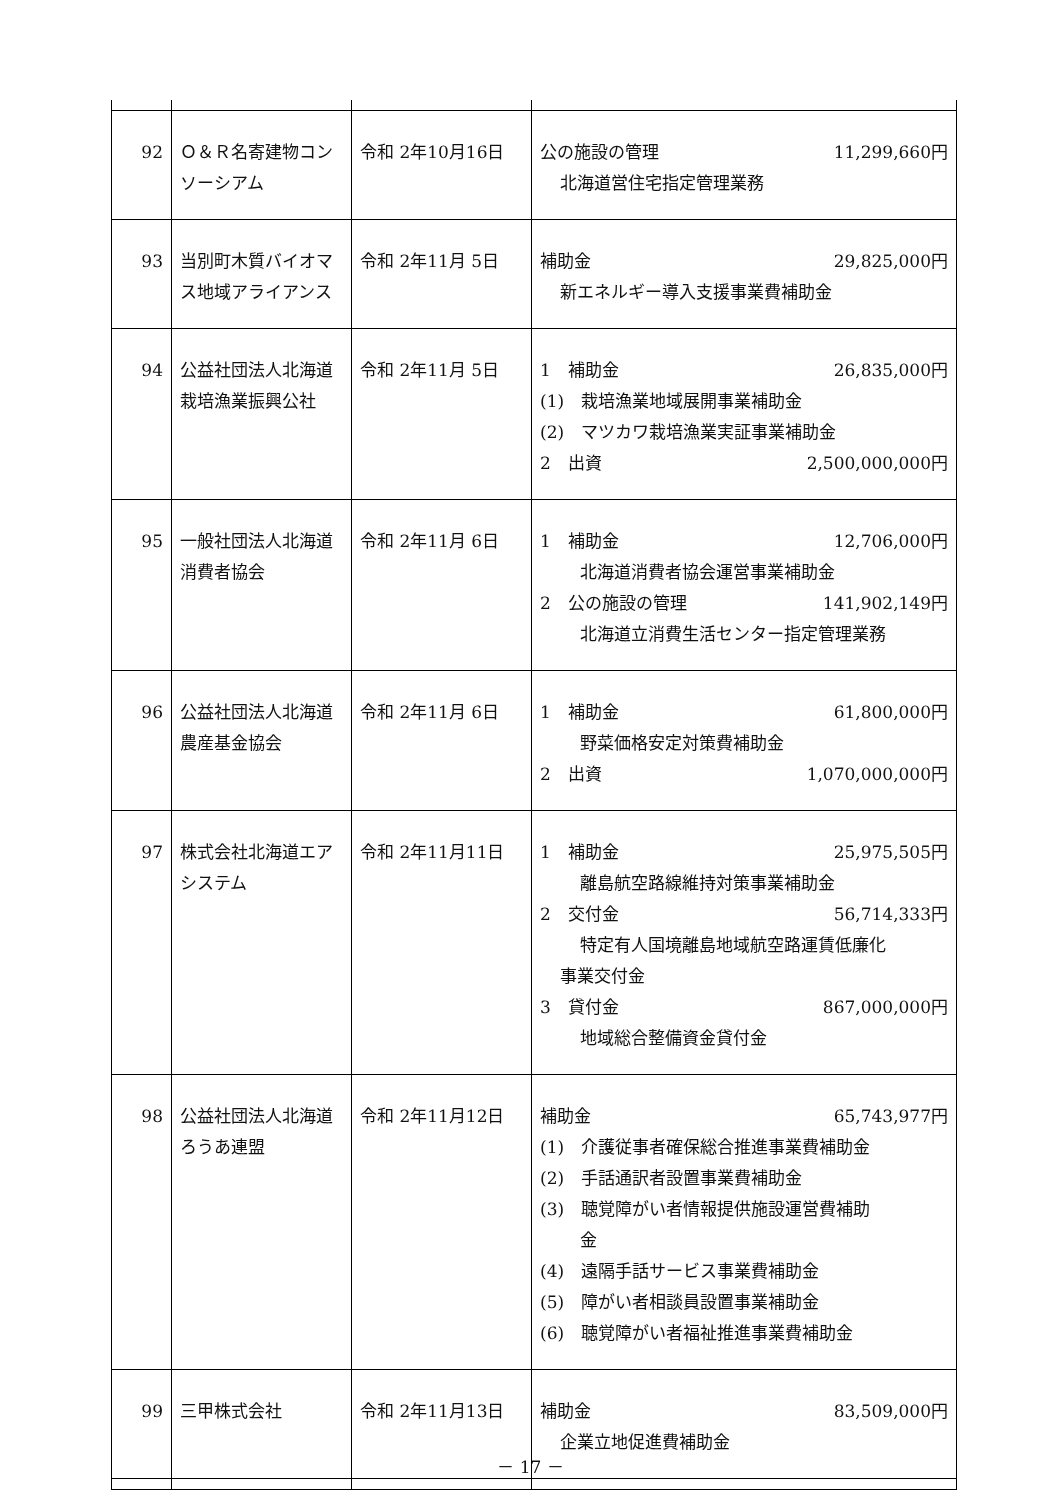| 92 | Ｏ＆Ｒ名寄建物コンソーシアム | 令和 2年10月16日 | 公の施設の管理 11,299,660円 北海道営住宅指定管理業務 |
| 93 | 当別町木質バイオマス地域アライアンス | 令和 2年11月 5日 | 補助金 29,825,000円 新エネルギー導入支援事業費補助金 |
| 94 | 公益社団法人北海道栽培漁業振興公社 | 令和 2年11月 5日 | 1 補助金 26,835,000円 (1) 栽培漁業地域展開事業補助金 (2) マツカワ栽培漁業実証事業補助金 2 出資 2,500,000,000円 |
| 95 | 一般社団法人北海道消費者協会 | 令和 2年11月 6日 | 1 補助金 12,706,000円 北海道消費者協会運営事業補助金 2 公の施設の管理 141,902,149円 北海道立消費生活センター指定管理業務 |
| 96 | 公益社団法人北海道農産基金協会 | 令和 2年11月 6日 | 1 補助金 61,800,000円 野菜価格安定対策費補助金 2 出資 1,070,000,000円 |
| 97 | 株式会社北海道エアシステム | 令和 2年11月11日 | 1 補助金 25,975,505円 離島航空路線維持対策事業補助金 2 交付金 56,714,333円 特定有人国境離島地域航空路運賃低廉化 事業交付金 3 貸付金 867,000,000円 地域総合整備資金貸付金 |
| 98 | 公益社団法人北海道ろうあ連盟 | 令和 2年11月12日 | 補助金 65,743,977円 (1) 介護従事者確保総合推進事業費補助金 (2) 手話通訳者設置事業費補助金 (3) 聴覚障がい者情報提供施設運営費補助 金 (4) 遠隔手話サービス事業費補助金 (5) 障がい者相談員設置事業補助金 (6) 聴覚障がい者福祉推進事業費補助金 |
| 99 | 三甲株式会社 | 令和 2年11月13日 | 補助金 83,509,000円 企業立地促進費補助金 |
－ 17 －